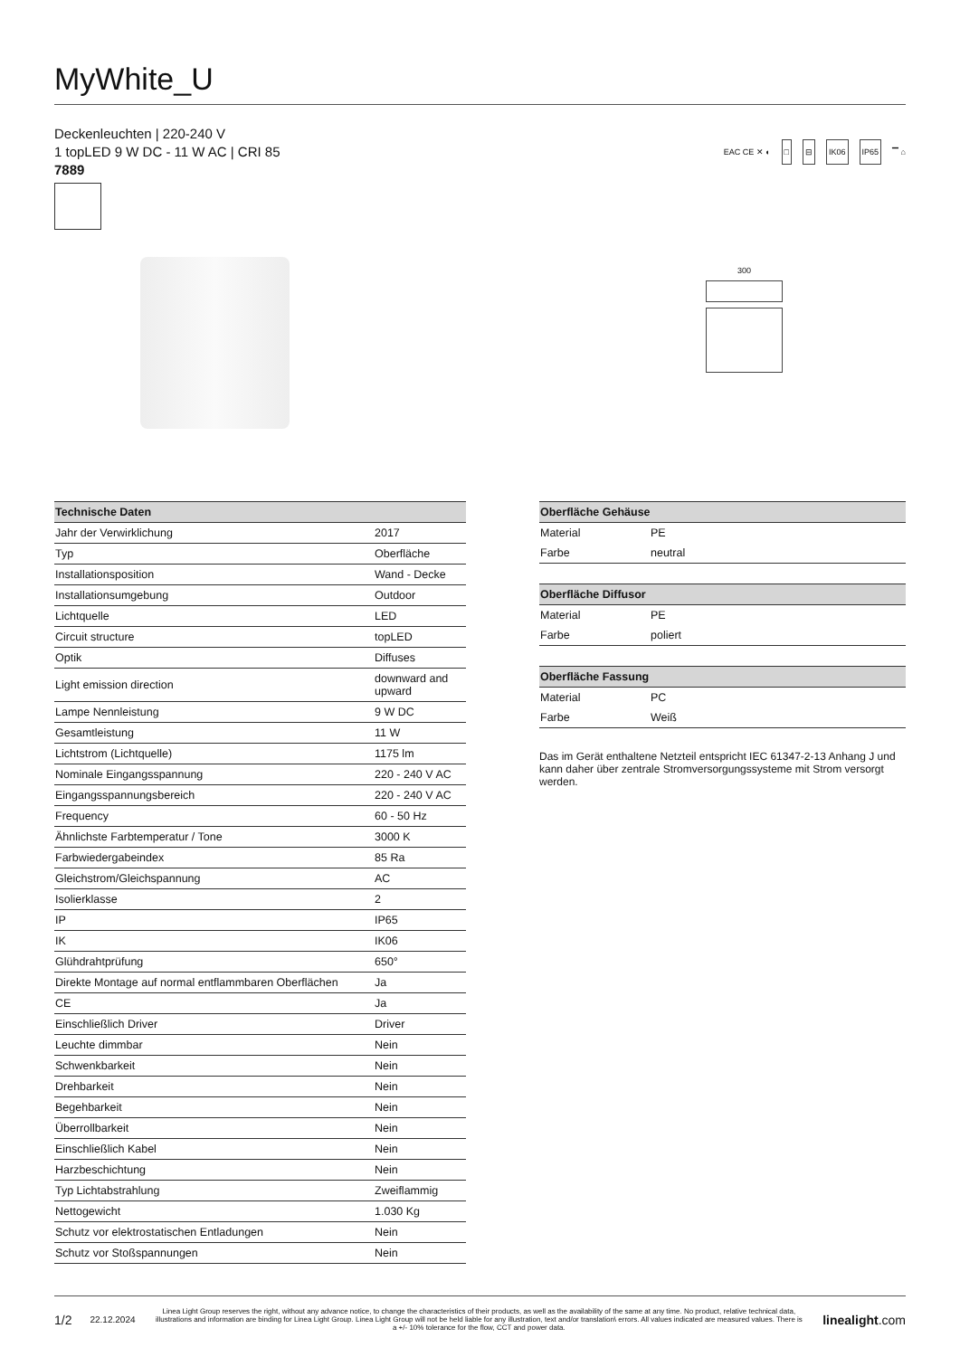MyWhite_U
Deckenleuchten | 220-240 V
1 topLED 9 W DC - 11 W AC | CRI 85
7889
EAC CE ✕ ◐ □ ⊟ IK06 IP65 ▔ ⌂
300
| Technische Daten | |
| --- | --- |
| Jahr der Verwirklichung | 2017 |
| Typ | Oberfläche |
| Installationsposition | Wand - Decke |
| Installationsumgebung | Outdoor |
| Lichtquelle | LED |
| Circuit structure | topLED |
| Optik | Diffuses |
| Light emission direction | downward and upward |
| Lampe Nennleistung | 9 W DC |
| Gesamtleistung | 11 W |
| Lichtstrom (Lichtquelle) | 1175 lm |
| Nominale Eingangsspannung | 220 - 240 V AC |
| Eingangsspannungsbereich | 220 - 240 V AC |
| Frequency | 60 - 50 Hz |
| Ähnlichste Farbtemperatur / Tone | 3000 K |
| Farbwiedergabeindex | 85 Ra |
| Gleichstrom/Gleichspannung | AC |
| Isolierklasse | 2 |
| IP | IP65 |
| IK | IK06 |
| Glühdrahtprüfung | 650° |
| Direkte Montage auf normal entflammbaren Oberflächen | Ja |
| CE | Ja |
| Einschließlich Driver | Driver |
| Leuchte dimmbar | Nein |
| Schwenkbarkeit | Nein |
| Drehbarkeit | Nein |
| Begehbarkeit | Nein |
| Überrollbarkeit | Nein |
| Einschließlich Kabel | Nein |
| Harzbeschichtung | Nein |
| Typ Lichtabstrahlung | Zweiflammig |
| Nettogewicht | 1.030 Kg |
| Schutz vor elektrostatischen Entladungen | Nein |
| Schutz vor Stoßspannungen | Nein |
| Oberfläche Gehäuse | |
| --- | --- |
| Material | PE |
| Farbe | neutral |
| Oberfläche Diffusor | |
| Material | PE |
| Farbe | poliert |
| Oberfläche Fassung | |
| Material | PC |
| Farbe | Weiß |
Das im Gerät enthaltene Netzteil entspricht IEC 61347-2-13 Anhang J und kann daher über zentrale Stromversorgungssysteme mit Strom versorgt werden.
1/2 22.12.2024 Linea Light Group reserves the right, without any advance notice, to change the characteristics of their products, as well as the availability of the same at any time. No product, relative technical data, illustrations and information are binding for Linea Light Group. Linea Light Group will not be held liable for any illustration, text and/or translation\ errors. All values indicated are measured values. There is a +/- 10% tolerance for the flow, CCT and power data. linealight.com